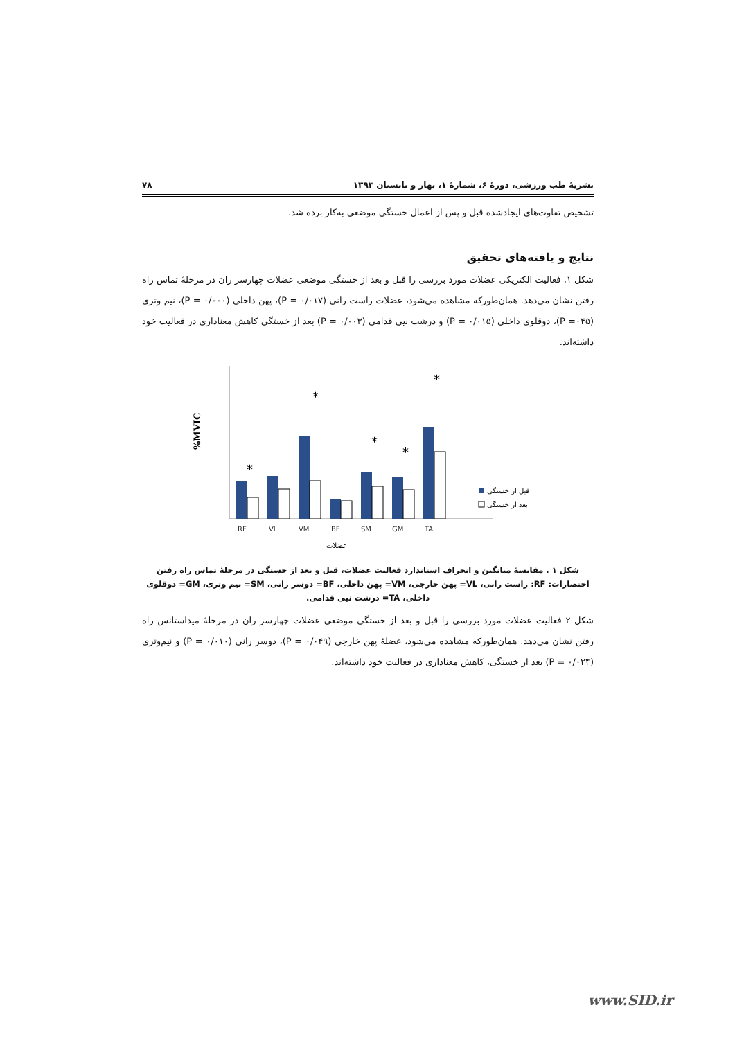نشریهٔ طب ورزشی، دورهٔ ۶، شمارهٔ ۱، بهار و تابستان ۱۳۹۳ ۷۸
تشخیص تفاوت‌های ایجادشده قبل و پس از اعمال خستگی موضعی به‌کار برده شد.
نتایج و یافته‌های تحقیق
شکل ۱، فعالیت الکتریکی عضلات مورد بررسی را قبل و بعد از خستگی موضعی عضلات چهارسر ران در مرحلهٔ تماس راه رفتن نشان می‌دهد. همان‌طورکه مشاهده می‌شود، عضلات راست رانی (P = ۰/۰۱۷)، پهن داخلی (P = ۰/۰۰۰)، نیم وتری (P =۰۴۵)، دوقلوی داخلی (P = ۰/۰۱۵) و درشت نیی قدامی (P = ۰/۰۰۳) بعد از خستگی کاهش معناداری در فعالیت خود داشته‌اند.
%MVIC
*
*
*
*
*
RF
VL
VM
BF
SM
GM
TA
قبل از خستگی
بعد از خستگی
عضلات
شکل ۱ . مقایسهٔ میانگین و انحراف استاندارد فعالیت عضلات، قبل و بعد از خستگی در مرحلهٔ تماس راه رفتن
اختصارات: RF: راست رانی، VL= پهن خارجی، VM= پهن داخلی، BF= دوسر رانی، SM= نیم وتری، GM= دوقلوی داخلی، TA= درشت نیی قدامی.
شکل ۲ فعالیت عضلات مورد بررسی را قبل و بعد از خستگی موضعی عضلات چهارسر ران در مرحلهٔ میداستانس راه رفتن نشان می‌دهد. همان‌طورکه مشاهده می‌شود، عضلهٔ پهن خارجی (P = ۰/۰۴۹)، دوسر رانی (P = ۰/۰۱۰) و نیم‌وتری (P = ۰/۰۲۴) بعد از خستگی، کاهش معناداری در فعالیت خود داشته‌اند.
www.SID.ir